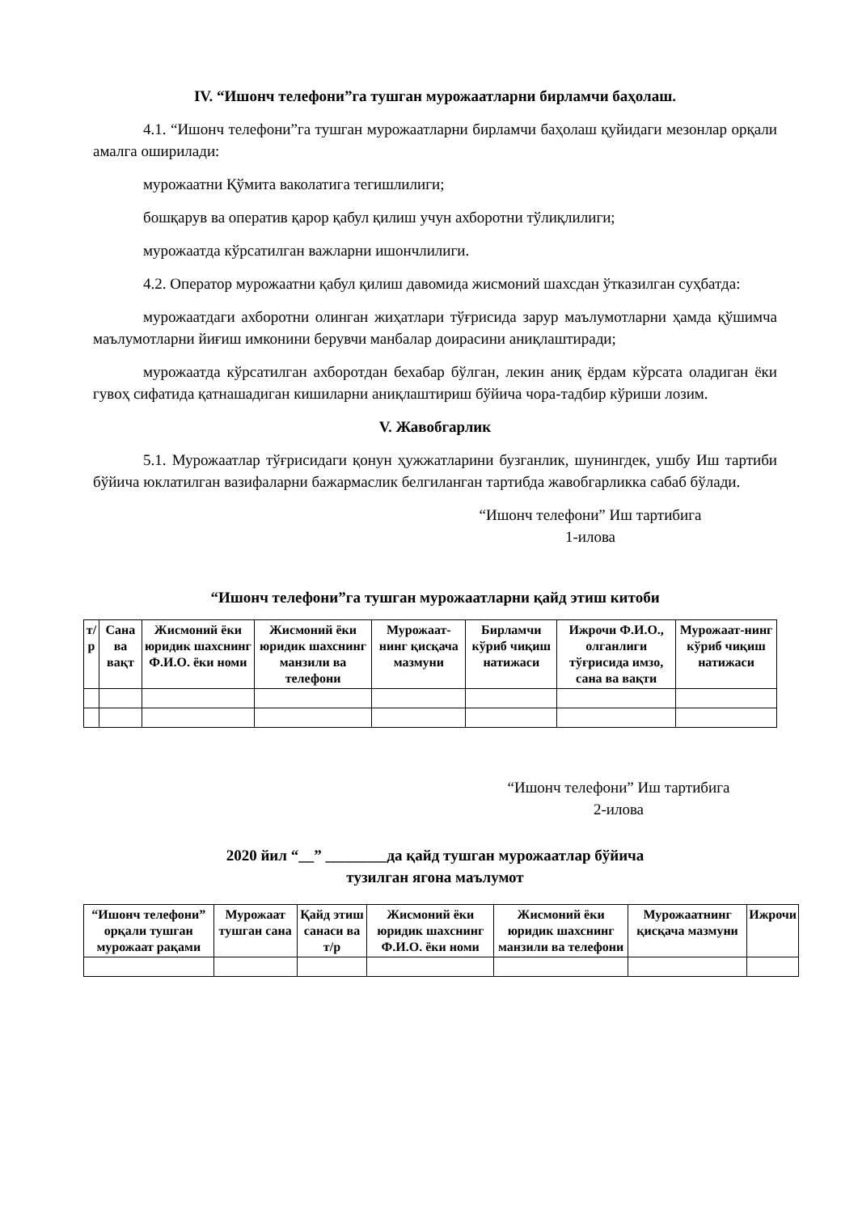IV. “Ишонч телефони”га тушган мурожаатларни бирламчи баҳолаш.
4.1. “Ишонч телефони”га тушган мурожаатларни бирламчи баҳолаш қуйидаги мезонлар орқали амалга оширилади:
мурожаатни Қўмита ваколатига тегишлилиги;
бошқарув ва оператив қарор қабул қилиш учун ахборотни тўлиқлилиги;
мурожаатда кўрсатилган важларни ишончлилиги.
4.2. Оператор мурожаатни қабул қилиш давомида жисмоний шахсдан ўтказилган суҳбатда:
мурожаатдаги ахборотни олинган жиҳатлари тўғрисида зарур маълумотларни ҳамда қўшимча маълумотларни йиғиш имконини берувчи манбалар доирасини аниқлаштиради;
мурожаатда кўрсатилган ахборотдан бехабар бўлган, лекин аниқ ёрдам кўрсата оладиган ёки гувоҳ сифатида қатнашадиган кишиларни аниқлаштириш бўйича чора-тадбир кўриши лозим.
V. Жавобгарлик
5.1. Мурожаатлар тўғрисидаги қонун ҳужжатларини бузганлик, шунингдек, ушбу Иш тартиби бўйича юклатилган вазифаларни бажармаслик белгиланган тартибда жавобгарликка сабаб бўлади.
“Ишонч телефони” Иш тартибига
1-илова
“Ишонч телефони”га тушган мурожаатларни қайд этиш китоби
| т/р | Сана ва вақт | Жисмоний ёки юридик шахснинг Ф.И.О. ёки номи | Жисмоний ёки юридик шахснинг манзили ва телефони | Мурожаат-нинг қисқача мазмуни | Бирламчи кўриб чиқиш натижаси | Ижрочи Ф.И.О., олганлиги тўғрисида имзо, сана ва вақти | Мурожаат-нинг кўриб чиқиш натижаси |
| --- | --- | --- | --- | --- | --- | --- | --- |
“Ишонч телефони” Иш тартибига
2-илова
2020 йил “__” ________да қайд тушган мурожаатлар бўйича
тузилган ягона маълумот
| “Ишонч телефони” орқали тушган мурожаат рақами | Мурожаат тушган сана | Қайд этиш санаси ва т/р | Жисмоний ёки юридик шахснинг Ф.И.О. ёки номи | Жисмоний ёки юридик шахснинг манзили ва телефони | Мурожаатнинг қисқача мазмуни | Ижрочи |
| --- | --- | --- | --- | --- | --- | --- |